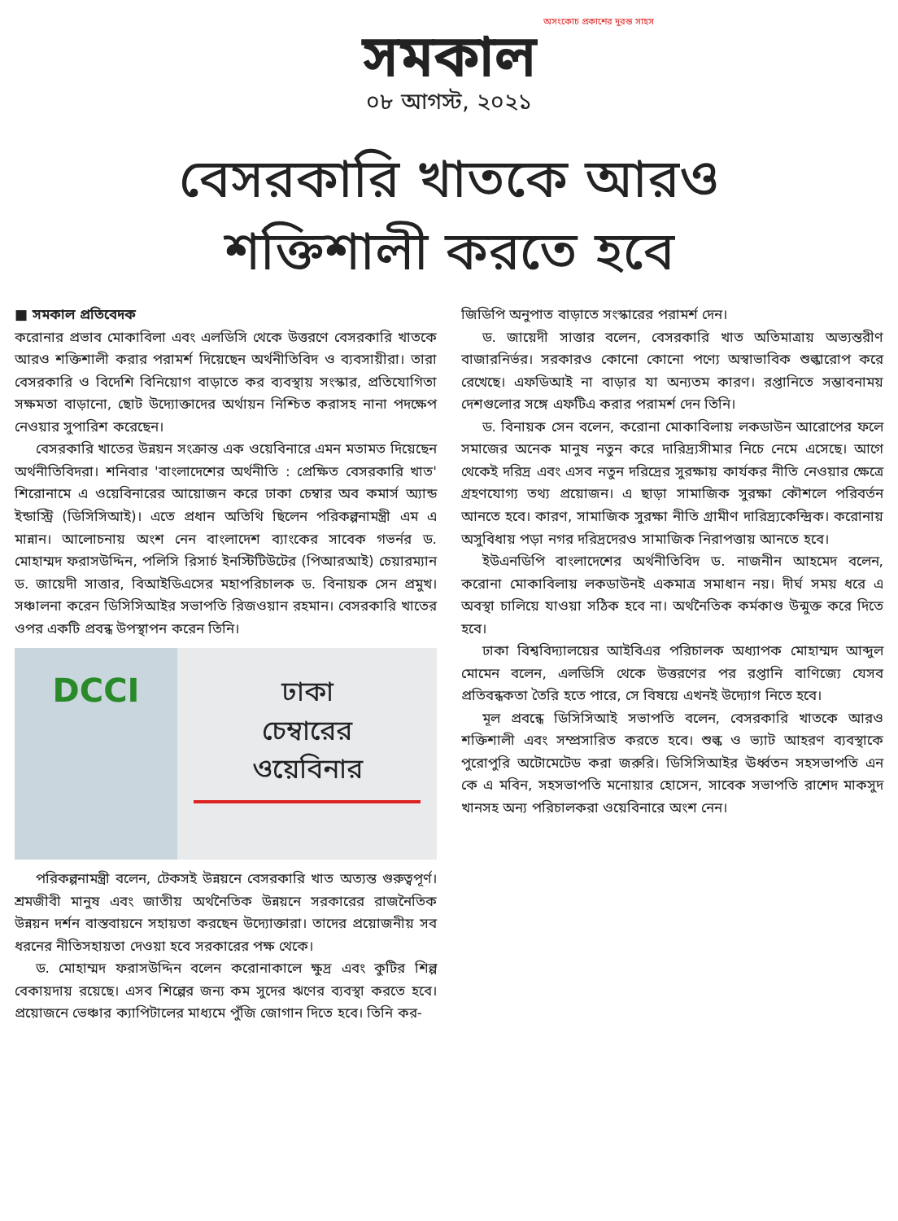অসংকোচ প্রকাশের দুরন্ত সাহস
সমকাল
০৮ আগস্ট, ২০২১
বেসরকারি খাতকে আরও
শক্তিশালী করতে হবে
■ সমকাল প্রতিবেদক
করোনার প্রভাব মোকাবিলা এবং এলডিসি থেকে উত্তরণে বেসরকারি খাতকে আরও শক্তিশালী করার পরামর্শ দিয়েছেন অর্থনীতিবিদ ও ব্যবসায়ীরা। তারা বেসরকারি ও বিদেশি বিনিয়োগ বাড়াতে কর ব্যবস্থায় সংস্কার, প্রতিযোগিতা সক্ষমতা বাড়ানো, ছোট উদ্যোক্তাদের অর্থায়ন নিশ্চিত করাসহ নানা পদক্ষেপ নেওয়ার সুপারিশ করেছেন।
বেসরকারি খাতের উন্নয়ন সংক্রান্ত এক ওয়েবিনারে এমন মতামত দিয়েছেন অর্থনীতিবিদরা। শনিবার 'বাংলাদেশের অর্থনীতি : প্রেক্ষিত বেসরকারি খাত' শিরোনামে এ ওয়েবিনারের আয়োজন করে ঢাকা চেম্বার অব কমার্স অ্যান্ড ইন্ডাস্ট্রি (ডিসিসিআই)। এতে প্রধান অতিথি ছিলেন পরিকল্পনামন্ত্রী এম এ মান্নান। আলোচনায় অংশ নেন বাংলাদেশ ব্যাংকের সাবেক গভর্নর ড. মোহাম্মদ ফরাসউদ্দিন, পলিসি রিসার্চ ইনস্টিটিউটের (পিআরআই) চেয়ারম্যান ড. জায়েদী সাত্তার, বিআইডিএসের মহাপরিচালক ড. বিনায়ক সেন প্রমুখ। সঞ্চালনা করেন ডিসিসিআইর সভাপতি রিজওয়ান রহমান। বেসরকারি খাতের ওপর একটি প্রবন্ধ উপস্থাপন করেন তিনি।
DCCI
ঢাকা
চেম্বারের
ওয়েবিনার
পরিকল্পনামন্ত্রী বলেন, টেকসই উন্নয়নে বেসরকারি খাত অত্যন্ত গুরুত্বপূর্ণ। শ্রমজীবী মানুষ এবং জাতীয় অর্থনৈতিক উন্নয়নে সরকারের রাজনৈতিক উন্নয়ন দর্শন বাস্তবায়নে সহায়তা করছেন উদ্যোক্তারা। তাদের প্রয়োজনীয় সব ধরনের নীতিসহায়তা দেওয়া হবে সরকারের পক্ষ থেকে।
ড. মোহাম্মদ ফরাসউদ্দিন বলেন করোনাকালে ক্ষুদ্র এবং কুটির শিল্প বেকায়দায় রয়েছে। এসব শিল্পের জন্য কম সুদের ঋণের ব্যবস্থা করতে হবে। প্রয়োজনে ভেঞ্চার ক্যাপিটালের মাধ্যমে পুঁজি জোগান দিতে হবে। তিনি কর-
জিডিপি অনুপাত বাড়াতে সংস্কারের পরামর্শ দেন।
ড. জায়েদী সাত্তার বলেন, বেসরকারি খাত অতিমাত্রায় অভ্যন্তরীণ বাজারনির্ভর। সরকারও কোনো কোনো পণ্যে অস্বাভাবিক শুল্কারোপ করে রেখেছে। এফডিআই না বাড়ার যা অন্যতম কারণ। রপ্তানিতে সম্ভাবনাময় দেশগুলোর সঙ্গে এফটিএ করার পরামর্শ দেন তিনি।
ড. বিনায়ক সেন বলেন, করোনা মোকাবিলায় লকডাউন আরোপের ফলে সমাজের অনেক মানুষ নতুন করে দারিদ্র্যসীমার নিচে নেমে এসেছে। আগে থেকেই দরিদ্র এবং এসব নতুন দরিদ্রের সুরক্ষায় কার্যকর নীতি নেওয়ার ক্ষেত্রে গ্রহণযোগ্য তথ্য প্রয়োজন। এ ছাড়া সামাজিক সুরক্ষা কৌশলে পরিবর্তন আনতে হবে। কারণ, সামাজিক সুরক্ষা নীতি গ্রামীণ দারিদ্র্যকেন্দ্রিক। করোনায় অসুবিধায় পড়া নগর দরিদ্রদেরও সামাজিক নিরাপত্তায় আনতে হবে।
ইউএনডিপি বাংলাদেশের অর্থনীতিবিদ ড. নাজনীন আহমেদ বলেন, করোনা মোকাবিলায় লকডাউনই একমাত্র সমাধান নয়। দীর্ঘ সময় ধরে এ অবস্থা চালিয়ে যাওয়া সঠিক হবে না। অর্থনৈতিক কর্মকাণ্ড উন্মুক্ত করে দিতে হবে।
ঢাকা বিশ্ববিদ্যালয়ের আইবিএর পরিচালক অধ্যাপক মোহাম্মদ আব্দুল মোমেন বলেন, এলডিসি থেকে উত্তরণের পর রপ্তানি বাণিজ্যে যেসব প্রতিবন্ধকতা তৈরি হতে পারে, সে বিষয়ে এখনই উদ্যোগ নিতে হবে।
মূল প্রবন্ধে ডিসিসিআই সভাপতি বলেন, বেসরকারি খাতকে আরও শক্তিশালী এবং সম্প্রসারিত করতে হবে। শুল্ক ও ভ্যাট আহরণ ব্যবস্থাকে পুরোপুরি অটোমেটেড করা জরুরি। ডিসিসিআইর ঊর্ধ্বতন সহসভাপতি এন কে এ মবিন, সহসভাপতি মনোয়ার হোসেন, সাবেক সভাপতি রাশেদ মাকসুদ খানসহ অন্য পরিচালকরা ওয়েবিনারে অংশ নেন।